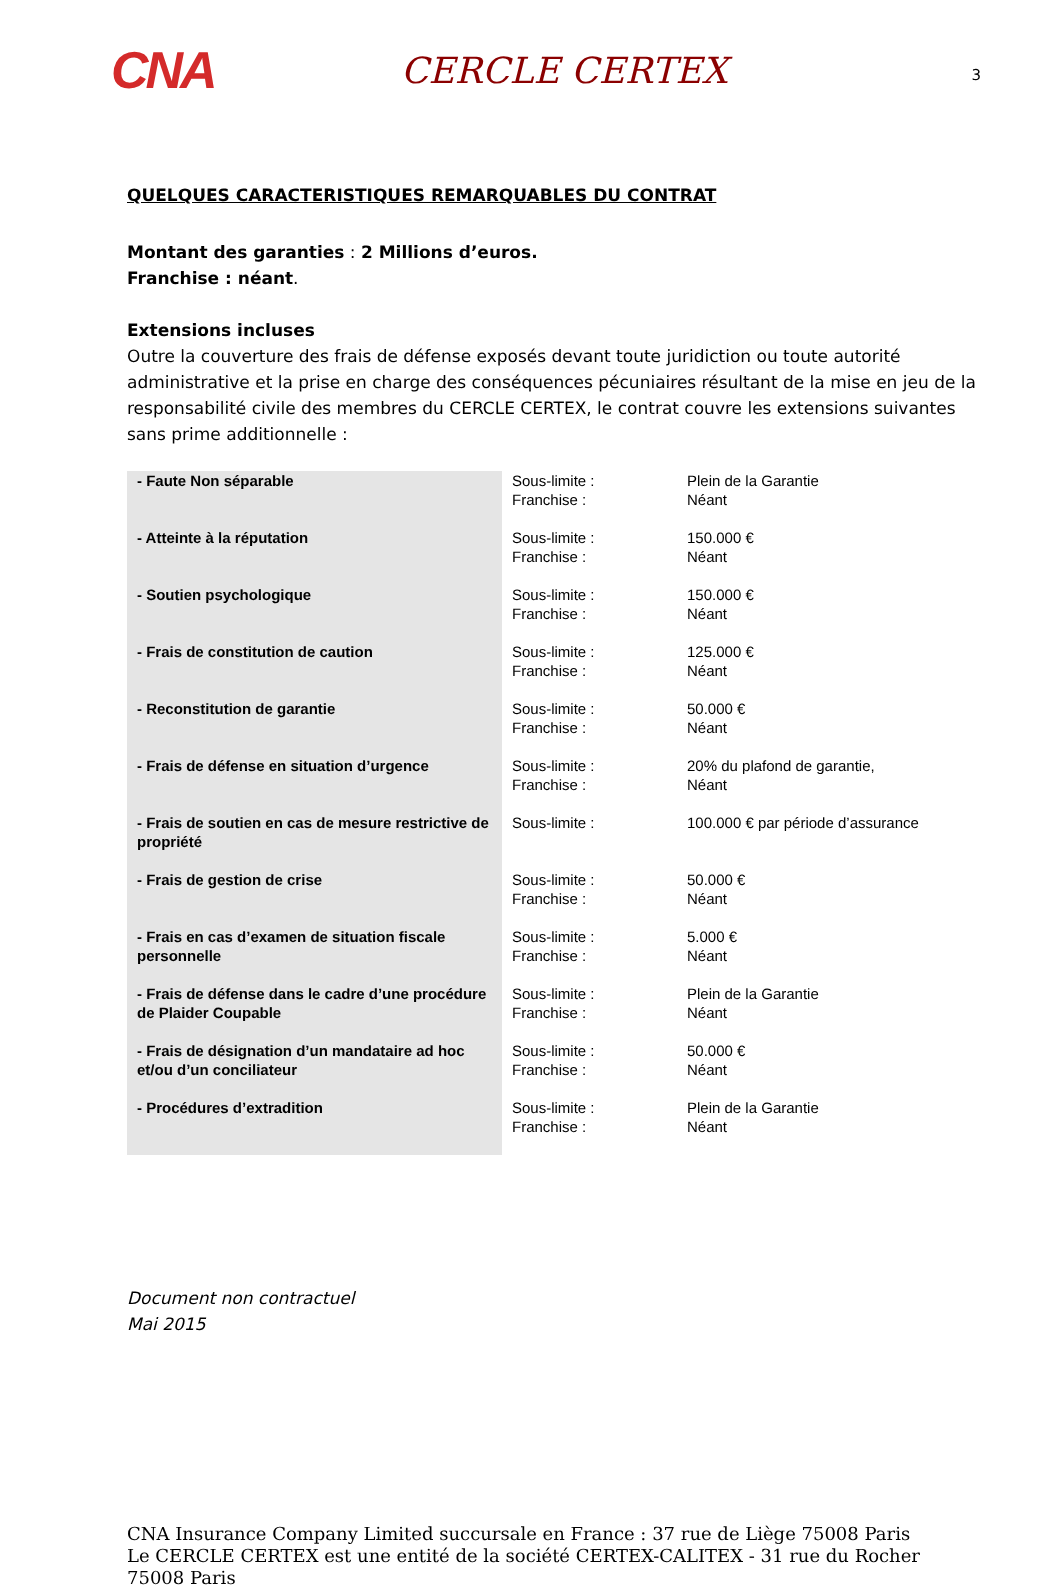CNA
CERCLE CERTEX
3
QUELQUES CARACTERISTIQUES REMARQUABLES DU CONTRAT
Montant des garanties : 2 Millions d’euros.
Franchise : néant.
Extensions incluses
Outre la couverture des frais de défense exposés devant toute juridiction ou toute autorité administrative et la prise en charge des conséquences pécuniaires résultant de la mise en jeu de la responsabilité civile des membres du CERCLE CERTEX, le contrat couvre les extensions suivantes sans prime additionnelle :
| - Faute Non séparable | Sous-limite : Franchise : | Plein de la Garantie Néant |
| - Atteinte à la réputation | Sous-limite : Franchise : | 150.000 € Néant |
| - Soutien psychologique | Sous-limite : Franchise : | 150.000 € Néant |
| - Frais de constitution de caution | Sous-limite : Franchise : | 125.000 € Néant |
| - Reconstitution de garantie | Sous-limite : Franchise : | 50.000 € Néant |
| - Frais de défense en situation d’urgence | Sous-limite : Franchise : | 20% du plafond de garantie, Néant |
| - Frais de soutien en cas de mesure restrictive de propriété | Sous-limite : | 100.000 € par période d’assurance |
| - Frais de gestion de crise | Sous-limite : Franchise : | 50.000 € Néant |
| - Frais en cas d’examen de situation fiscale personnelle | Sous-limite : Franchise : | 5.000 € Néant |
| - Frais de défense dans le cadre d’une procédure de Plaider Coupable | Sous-limite : Franchise : | Plein de la Garantie Néant |
| - Frais de désignation d’un mandataire ad hoc et/ou d’un conciliateur | Sous-limite : Franchise : | 50.000 € Néant |
| - Procédures d’extradition | Sous-limite : Franchise : | Plein de la Garantie Néant |
Document non contractuel
Mai 2015
CNA Insurance Company Limited succursale en France : 37 rue de Liège 75008 Paris
Le CERCLE CERTEX est une entité de la société CERTEX-CALITEX - 31 rue du Rocher 75008 Paris